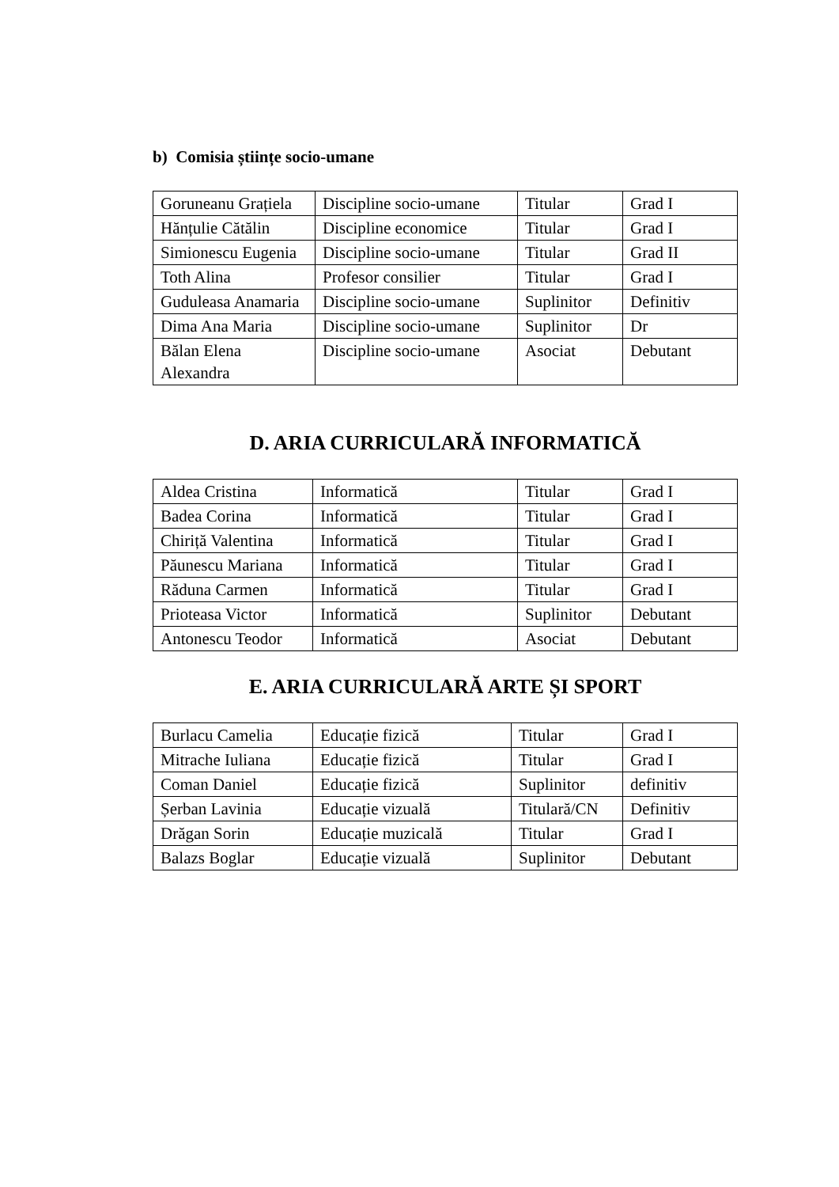b) Comisia științe socio-umane
| Goruneanu Grațiela | Discipline socio-umane | Titular | Grad I |
| Hănțulie Cătălin | Discipline economice | Titular | Grad I |
| Simionescu Eugenia | Discipline socio-umane | Titular | Grad II |
| Toth Alina | Profesor consilier | Titular | Grad I |
| Guduleasa Anamaria | Discipline socio-umane | Suplinitor | Definitiv |
| Dima Ana Maria | Discipline socio-umane | Suplinitor | Dr |
| Bălan Elena Alexandra | Discipline socio-umane | Asociat | Debutant |
D. ARIA CURRICULARĂ INFORMATICĂ
| Aldea Cristina | Informatică | Titular | Grad I |
| Badea Corina | Informatică | Titular | Grad I |
| Chiriță Valentina | Informatică | Titular | Grad I |
| Păunescu Mariana | Informatică | Titular | Grad I |
| Răduna Carmen | Informatică | Titular | Grad I |
| Prioteasa Victor | Informatică | Suplinitor | Debutant |
| Antonescu Teodor | Informatică | Asociat | Debutant |
E. ARIA CURRICULARĂ ARTE ȘI SPORT
| Burlacu Camelia | Educație fizică | Titular | Grad I |
| Mitrache Iuliana | Educație fizică | Titular | Grad I |
| Coman Daniel | Educație fizică | Suplinitor | definitiv |
| Șerban Lavinia | Educație vizuală | Titulară/CN | Definitiv |
| Drăgan Sorin | Educație muzicală | Titular | Grad I |
| Balazs Boglar | Educație vizuală | Suplinitor | Debutant |